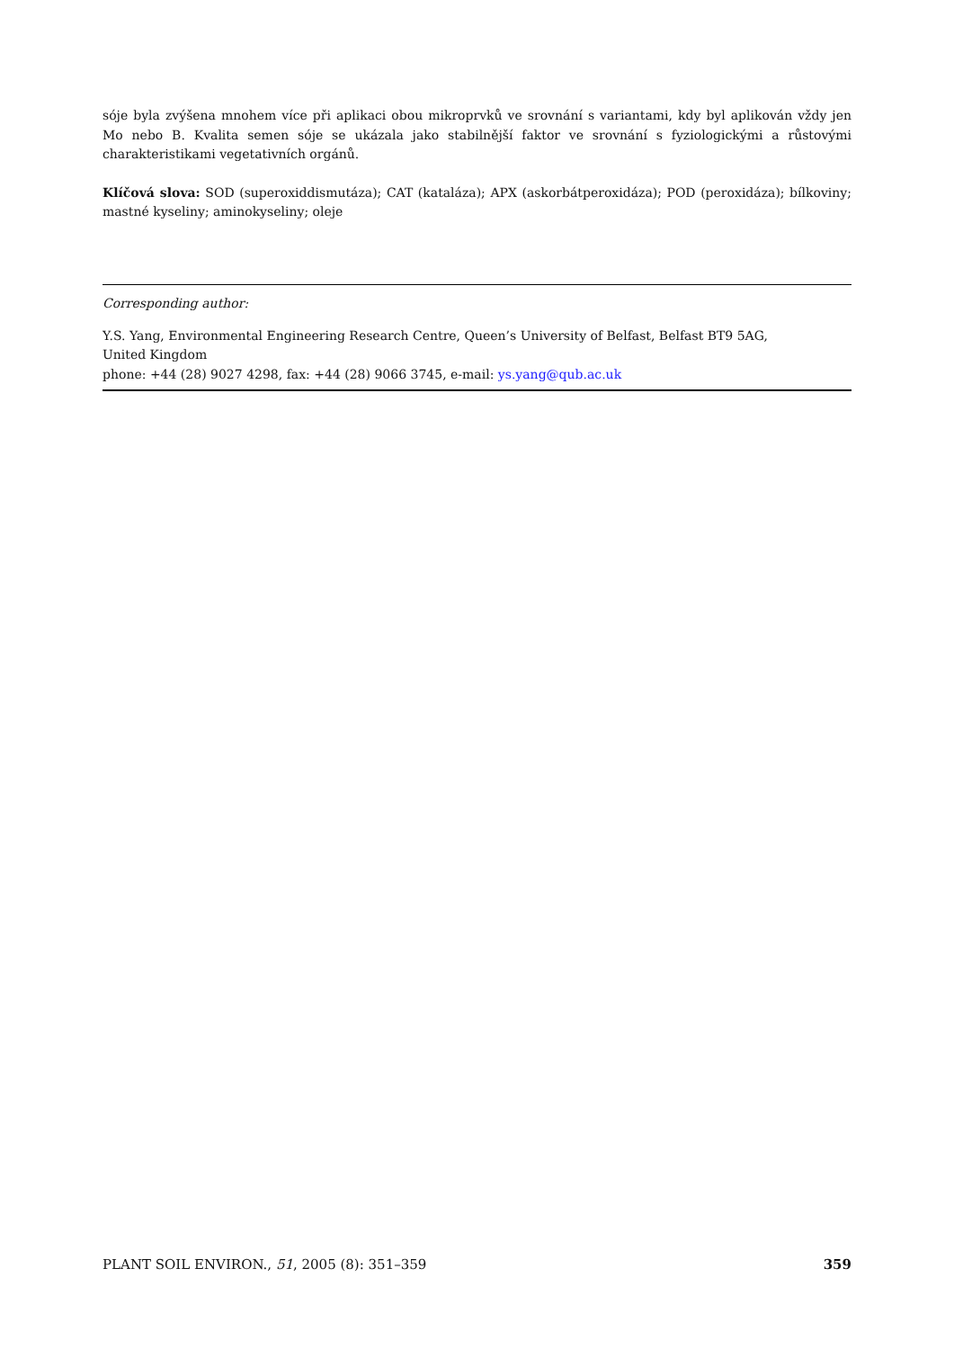sóje byla zvýšena mnohem více při aplikaci obou mikroprvků ve srovnání s variantami, kdy byl aplikován vždy jen Mo nebo B. Kvalita semen sóje se ukázala jako stabilnější faktor ve srovnání s fyziologickými a růstovými charakteristikami vegetativních orgánů.
Klíčová slova: SOD (superoxiddismutáza); CAT (kataláza); APX (askorbátperoxidáza); POD (peroxidáza); bílkoviny; mastné kyseliny; aminokyseliny; oleje
Corresponding author:
Y.S. Yang, Environmental Engineering Research Centre, Queen’s University of Belfast, Belfast BT9 5AG,
United Kingdom
phone: +44 (28) 9027 4298, fax: +44 (28) 9066 3745, e-mail: ys.yang@qub.ac.uk
PLANT SOIL ENVIRON., 51, 2005 (8): 351–359 359